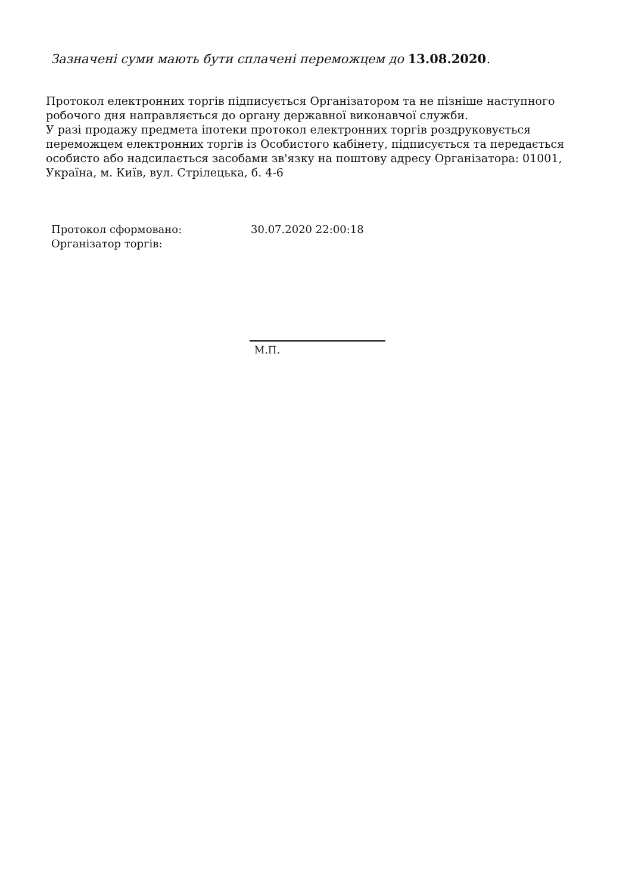Зазначені суми мають бути сплачені переможцем до 13.08.2020.
Протокол електронних торгів підписується Організатором та не пізніше наступного робочого дня направляється до органу державної виконавчої служби.
У разі продажу предмета іпотеки протокол електронних торгів роздруковується переможцем електронних торгів із Особистого кабінету, підписується та передається особисто або надсилається засобами зв'язку на поштову адресу Організатора: 01001, Україна, м. Київ, вул. Стрілецька, б. 4-6
Протокол сформовано: 30.07.2020 22:00:18
Організатор торгів:
М.П.